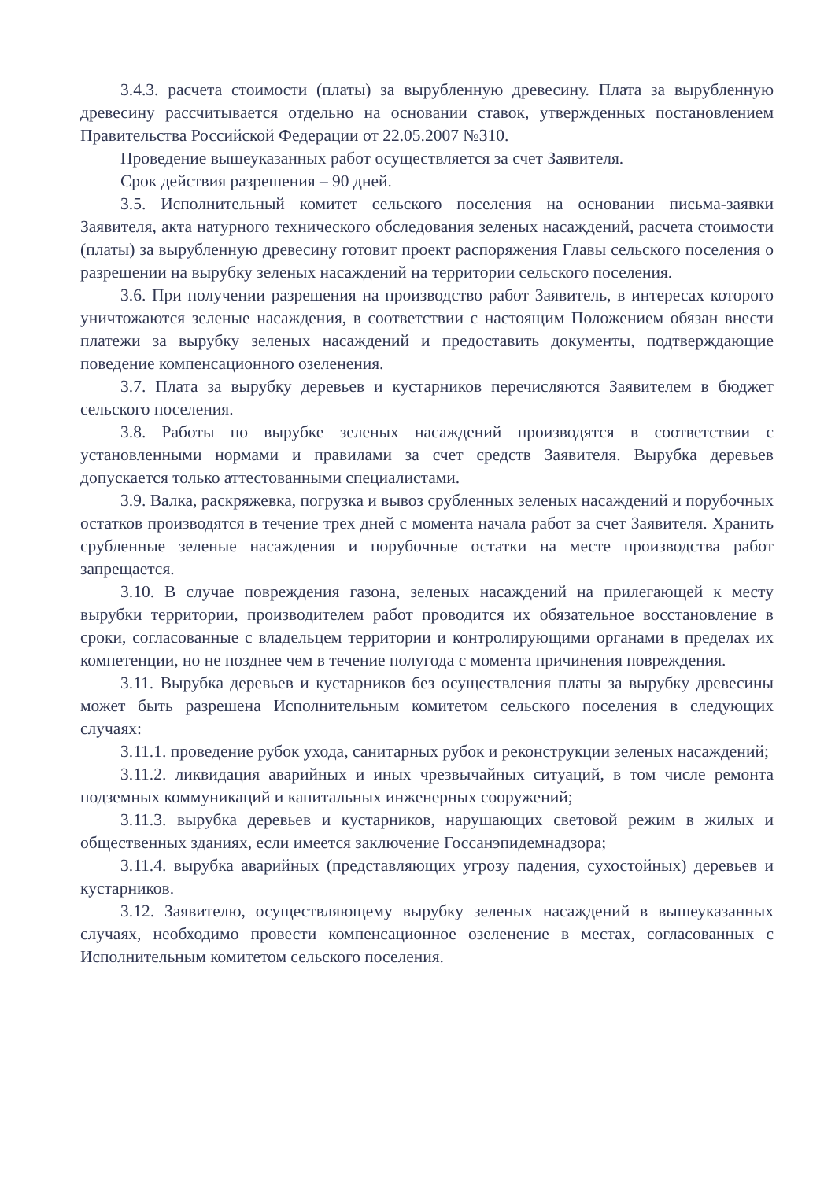3.4.3. расчета стоимости (платы) за вырубленную древесину. Плата за вырубленную древесину рассчитывается отдельно на основании ставок, утвержденных постановлением Правительства Российской Федерации от 22.05.2007 №310.
Проведение вышеуказанных работ осуществляется за счет Заявителя.
Срок действия разрешения – 90 дней.
3.5. Исполнительный комитет сельского поселения на основании письма-заявки Заявителя, акта натурного технического обследования зеленых насаждений, расчета стоимости (платы) за вырубленную древесину готовит проект распоряжения Главы сельского поселения о разрешении на вырубку зеленых насаждений на территории сельского поселения.
3.6. При получении разрешения на производство работ Заявитель, в интересах которого уничтожаются зеленые насаждения, в соответствии с настоящим Положением обязан внести платежи за вырубку зеленых насаждений и предоставить документы, подтверждающие поведение компенсационного озеленения.
3.7. Плата за вырубку деревьев и кустарников перечисляются Заявителем в бюджет сельского поселения.
3.8. Работы по вырубке зеленых насаждений производятся в соответствии с установленными нормами и правилами за счет средств Заявителя. Вырубка деревьев допускается только аттестованными специалистами.
3.9. Валка, раскряжевка, погрузка и вывоз срубленных зеленых насаждений и порубочных остатков производятся в течение трех дней с момента начала работ за счет Заявителя. Хранить срубленные зеленые насаждения и порубочные остатки на месте производства работ запрещается.
3.10. В случае повреждения газона, зеленых насаждений на прилегающей к месту вырубки территории, производителем работ проводится их обязательное восстановление в сроки, согласованные с владельцем территории и контролирующими органами в пределах их компетенции, но не позднее чем в течение полугода с момента причинения повреждения.
3.11. Вырубка деревьев и кустарников без осуществления платы за вырубку древесины может быть разрешена Исполнительным комитетом сельского поселения в следующих случаях:
3.11.1. проведение рубок ухода, санитарных рубок и реконструкции зеленых насаждений;
3.11.2. ликвидация аварийных и иных чрезвычайных ситуаций, в том числе ремонта подземных коммуникаций и капитальных инженерных сооружений;
3.11.3. вырубка деревьев и кустарников, нарушающих световой режим в жилых и общественных зданиях, если имеется заключение Госсанэпидемнадзора;
3.11.4. вырубка аварийных (представляющих угрозу падения, сухостойных) деревьев и кустарников.
3.12. Заявителю, осуществляющему вырубку зеленых насаждений в вышеуказанных случаях, необходимо провести компенсационное озеленение в местах, согласованных с Исполнительным комитетом сельского поселения.